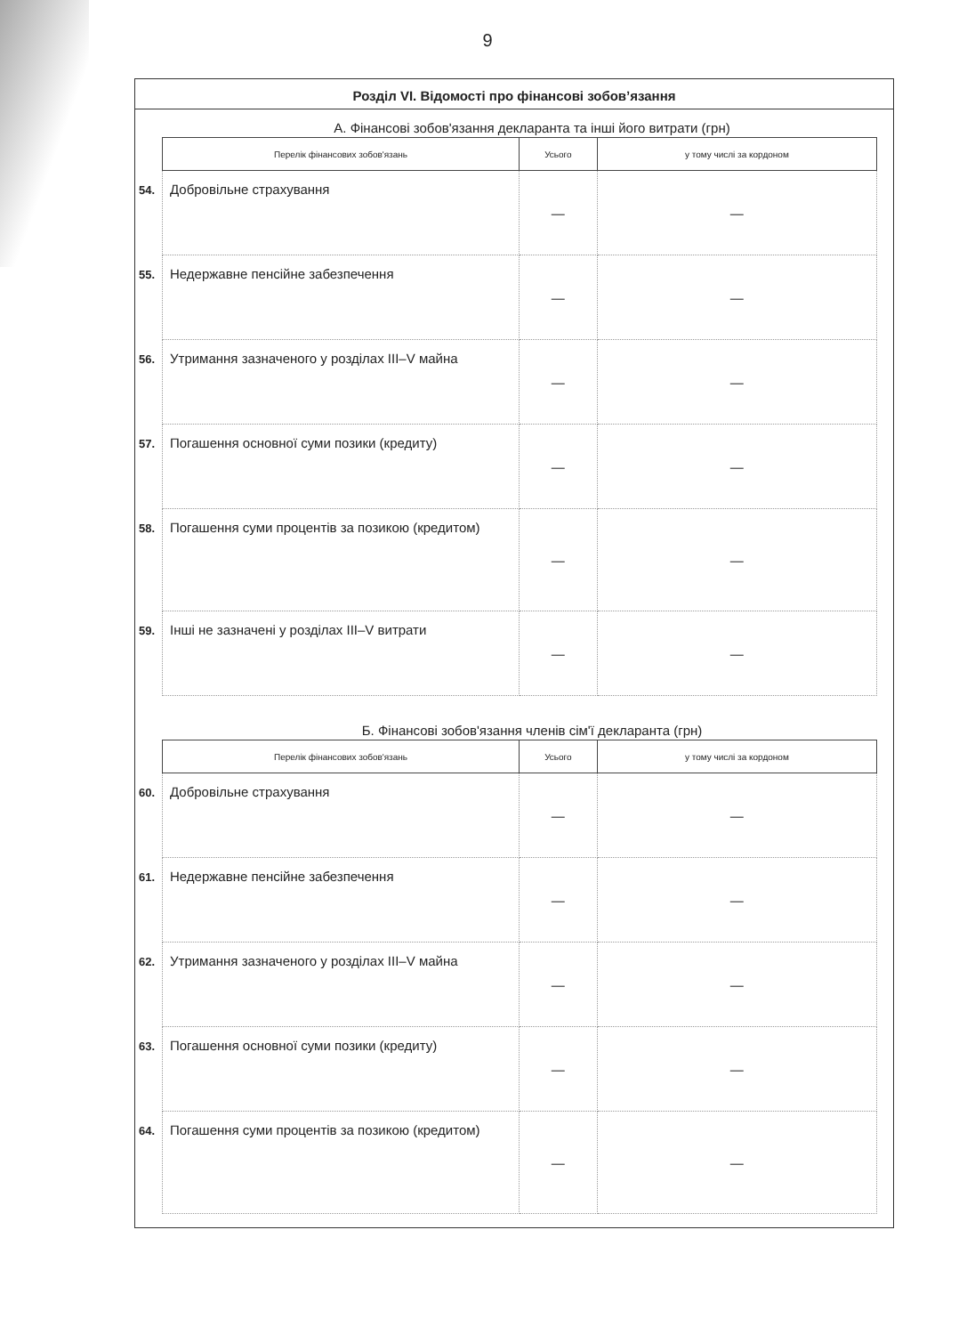9
Розділ VI. Відомості про фінансові зобов’язання
А. Фінансові зобов'язання декларанта та інші його витрати (грн)
| | Перелік фінансових зобов'язань | Усього | у тому числі за кордоном |
| 54. | Добровільне страхування | — | — |
| 55. | Недержавне пенсійне забезпечення | — | — |
| 56. | Утримання зазначеного у розділах III–V майна | — | — |
| 57. | Погашення основної суми позики (кредиту) | — | — |
| 58. | Погашення суми процентів за позикою (кредитом) | — | — |
| 59. | Інші не зазначені у розділах III–V витрати | — | — |
Б. Фінансові зобов'язання членів сім'ї декларанта (грн)
| | Перелік фінансових зобов'язань | Усього | у тому числі за кордоном |
| 60. | Добровільне страхування | — | — |
| 61. | Недержавне пенсійне забезпечення | — | — |
| 62. | Утримання зазначеного у розділах III–V майна | — | — |
| 63. | Погашення основної суми позики (кредиту) | — | — |
| 64. | Погашення суми процентів за позикою (кредитом) | — | — |